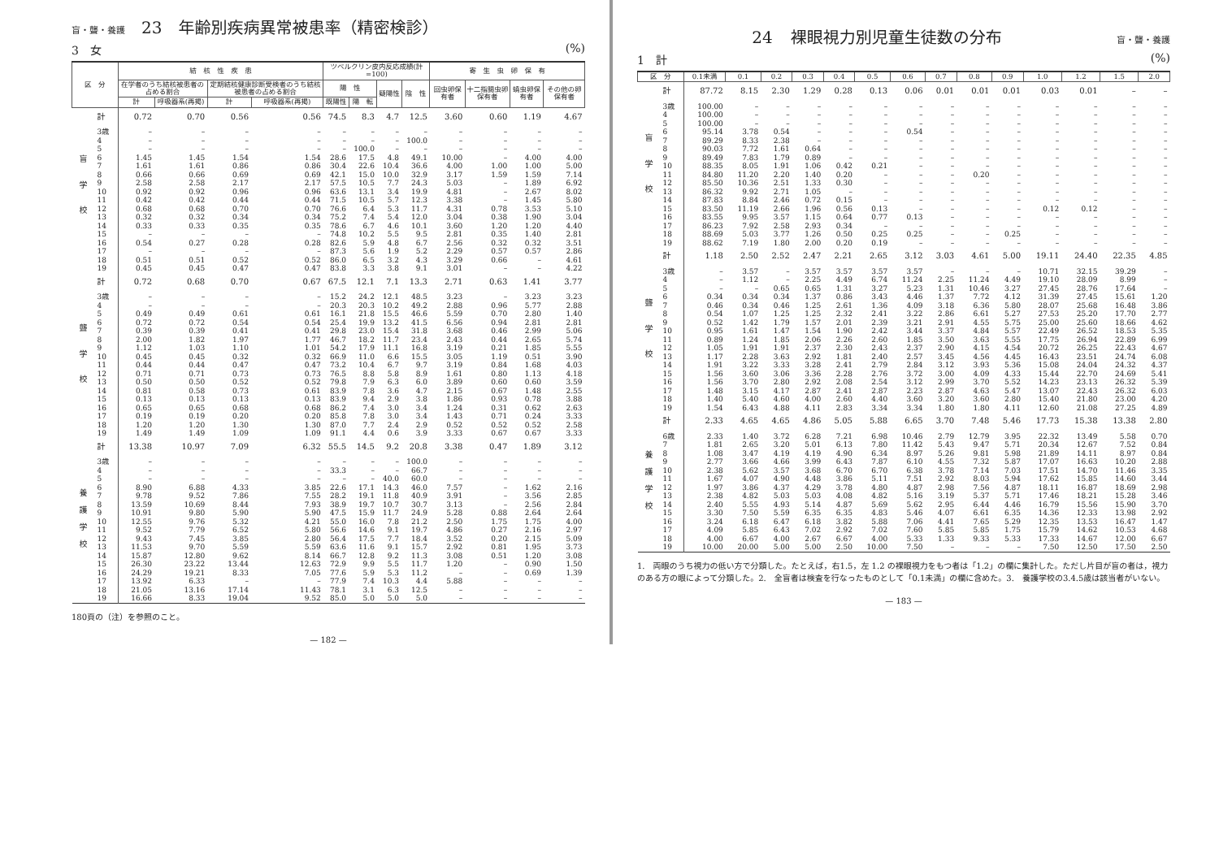盲・聾・養護 23 年齢別疾病異常被患率（精密検診）
3　女 (%)
| 区 分 | | 結 核 性 疾 患 | | | | ツベルクリン皮内反応成績(計=100) | | | | 寄 生 虫 卵 保 有 | | | |
| --- | --- | --- | --- | --- | --- | --- | --- | --- | --- | --- | --- | --- | --- |
| | | 在学者のうち結核被患者の占める割合 | | 定期結核健康診断受検者のうち結核被患者の占める割合 | | 陽 性 | | 疑陽性 | 陰 性 | 回虫卵保有者 | 十二指腸虫卵保有者 | 蟯虫卵保有者 | その他の卵保有者 |
| | | 計 | 呼吸器系(再掲) | 計 | 呼吸器系(再掲) | 既陽性 | 陽 転 | | | | | | |
| 盲 学 校 | 計 | 0.72 | 0.70 | 0.56 | 0.56 | 74.5 | 8.3 | 4.7 | 12.5 | 3.60 | 0.60 | 1.19 | 4.67 |
| | 3歳 | – | – | – | – | – | – | – | – | – | – | – | – |
| | 4 | – | – | – | – | – | – | – | 100.0 | – | – | – | – |
| | 5 | – | – | – | – | – | 100.0 | – | – | – | – | – | – |
| | 6 | 1.45 | 1.45 | 1.54 | 1.54 | 28.6 | 17.5 | 4.8 | 49.1 | 10.00 | – | 4.00 | 4.00 |
| | 7 | 1.61 | 1.61 | 0.86 | 0.86 | 30.4 | 22.6 | 10.4 | 36.6 | 4.00 | 1.00 | 1.00 | 5.00 |
| | 8 | 0.66 | 0.66 | 0.69 | 0.69 | 42.1 | 15.0 | 10.0 | 32.9 | 3.17 | 1.59 | 1.59 | 7.14 |
| | 9 | 2.58 | 2.58 | 2.17 | 2.17 | 57.5 | 10.5 | 7.7 | 24.3 | 5.03 | – | 1.89 | 6.92 |
| | 10 | 0.92 | 0.92 | 0.96 | 0.96 | 63.6 | 13.1 | 3.4 | 19.9 | 4.81 | – | 2.67 | 8.02 |
| | 11 | 0.42 | 0.42 | 0.44 | 0.44 | 71.5 | 10.5 | 5.7 | 12.3 | 3.38 | – | 1.45 | 5.80 |
| | 12 | 0.68 | 0.68 | 0.70 | 0.70 | 76.6 | 6.4 | 5.3 | 11.7 | 4.31 | 0.78 | 3.53 | 5.10 |
| | 13 | 0.32 | 0.32 | 0.34 | 0.34 | 75.2 | 7.4 | 5.4 | 12.0 | 3.04 | 0.38 | 1.90 | 3.04 |
| | 14 | 0.33 | 0.33 | 0.35 | 0.35 | 78.6 | 6.7 | 4.6 | 10.1 | 3.60 | 1.20 | 1.20 | 4.40 |
| | 15 | – | – | – | – | 74.8 | 10.2 | 5.5 | 9.5 | 2.81 | 0.35 | 1.40 | 2.81 |
| | 16 | 0.54 | 0.27 | 0.28 | 0.28 | 82.6 | 5.9 | 4.8 | 6.7 | 2.56 | 0.32 | 0.32 | 3.51 |
| | 17 | – | – | – | – | 87.3 | 5.6 | 1.9 | 5.2 | 2.29 | 0.57 | 0.57 | 2.86 |
| | 18 | 0.51 | 0.51 | 0.52 | 0.52 | 86.0 | 6.5 | 3.2 | 4.3 | 3.29 | 0.66 | – | 4.61 |
| | 19 | 0.45 | 0.45 | 0.47 | 0.47 | 83.8 | 3.3 | 3.8 | 9.1 | 3.01 | – | – | 4.22 |
| 聾 学 校 | 計 | 0.72 | 0.68 | 0.70 | 0.67 | 67.5 | 12.1 | 7.1 | 13.3 | 2.71 | 0.63 | 1.41 | 3.77 |
| | 3歳 | – | – | – | – | 15.2 | 24.2 | 12.1 | 48.5 | 3.23 | – | 3.23 | 3.23 |
| | 4 | – | – | – | – | 20.3 | 20.3 | 10.2 | 49.2 | 2.88 | 0.96 | 5.77 | 2.88 |
| | 5 | 0.49 | 0.49 | 0.61 | 0.61 | 16.1 | 21.8 | 15.5 | 46.6 | 5.59 | 0.70 | 2.80 | 1.40 |
| | 6 | 0.72 | 0.72 | 0.54 | 0.54 | 25.4 | 19.9 | 13.2 | 41.5 | 6.56 | 0.94 | 2.81 | 2.81 |
| | 7 | 0.39 | 0.39 | 0.41 | 0.41 | 29.8 | 23.0 | 15.4 | 31.8 | 3.68 | 0.46 | 2.99 | 5.06 |
| | 8 | 2.00 | 1.82 | 1.97 | 1.77 | 46.7 | 18.2 | 11.7 | 23.4 | 2.43 | 0.44 | 2.65 | 5.74 |
| | 9 | 1.12 | 1.03 | 1.10 | 1.01 | 54.2 | 17.9 | 11.1 | 16.8 | 3.19 | 0.21 | 1.85 | 5.55 |
| | 10 | 0.45 | 0.45 | 0.32 | 0.32 | 66.9 | 11.0 | 6.6 | 15.5 | 3.05 | 1.19 | 0.51 | 3.90 |
| | 11 | 0.44 | 0.44 | 0.47 | 0.47 | 73.2 | 10.4 | 6.7 | 9.7 | 3.19 | 0.84 | 1.68 | 4.03 |
| | 12 | 0.71 | 0.71 | 0.73 | 0.73 | 76.5 | 8.8 | 5.8 | 8.9 | 1.61 | 0.80 | 1.13 | 4.18 |
| | 13 | 0.50 | 0.50 | 0.52 | 0.52 | 79.8 | 7.9 | 6.3 | 6.0 | 3.89 | 0.60 | 0.60 | 3.59 |
| | 14 | 0.81 | 0.58 | 0.73 | 0.61 | 83.9 | 7.8 | 3.6 | 4.7 | 2.15 | 0.67 | 1.48 | 2.55 |
| | 15 | 0.13 | 0.13 | 0.13 | 0.13 | 83.9 | 9.4 | 2.9 | 3.8 | 1.86 | 0.93 | 0.78 | 3.88 |
| | 16 | 0.65 | 0.65 | 0.68 | 0.68 | 86.2 | 7.4 | 3.0 | 3.4 | 1.24 | 0.31 | 0.62 | 2.63 |
| | 17 | 0.19 | 0.19 | 0.20 | 0.20 | 85.8 | 7.8 | 3.0 | 3.4 | 1.43 | 0.71 | 0.24 | 3.33 |
| | 18 | 1.20 | 1.20 | 1.30 | 1.30 | 87.0 | 7.7 | 2.4 | 2.9 | 0.52 | 0.52 | 0.52 | 2.58 |
| | 19 | 1.49 | 1.49 | 1.09 | 1.09 | 91.1 | 4.4 | 0.6 | 3.9 | 3.33 | 0.67 | 0.67 | 3.33 |
| 養 護 学 校 | 計 | 13.38 | 10.97 | 7.09 | 6.32 | 55.5 | 14.5 | 9.2 | 20.8 | 3.38 | 0.47 | 1.89 | 3.12 |
| | 3歳 | – | – | – | – | – | – | – | 100.0 | – | – | – | – |
| | 4 | – | – | – | – | 33.3 | – | – | 66.7 | – | – | – | – |
| | 5 | – | – | – | – | – | – | 40.0 | 60.0 | – | – | – | – |
| | 6 | 8.90 | 6.88 | 4.33 | 3.85 | 22.6 | 17.1 | 14.3 | 46.0 | 7.57 | – | 1.62 | 2.16 |
| | 7 | 9.78 | 9.52 | 7.86 | 7.55 | 28.2 | 19.1 | 11.8 | 40.9 | 3.91 | – | 3.56 | 2.85 |
| | 8 | 13.59 | 10.69 | 8.44 | 7.93 | 38.9 | 19.7 | 10.7 | 30.7 | 3.13 | – | 2.56 | 2.84 |
| | 9 | 10.91 | 9.80 | 5.90 | 5.90 | 47.5 | 15.9 | 11.7 | 24.9 | 5.28 | 0.88 | 2.64 | 2.64 |
| | 10 | 12.55 | 9.76 | 5.32 | 4.21 | 55.0 | 16.0 | 7.8 | 21.2 | 2.50 | 1.75 | 1.75 | 4.00 |
| | 11 | 9.52 | 7.79 | 6.52 | 5.80 | 56.6 | 14.6 | 9.1 | 19.7 | 4.86 | 0.27 | 2.16 | 2.97 |
| | 12 | 9.43 | 7.45 | 3.85 | 2.80 | 56.4 | 17.5 | 7.7 | 18.4 | 3.52 | 0.20 | 2.15 | 5.09 |
| | 13 | 11.53 | 9.70 | 5.59 | 5.59 | 63.6 | 11.6 | 9.1 | 15.7 | 2.92 | 0.81 | 1.95 | 3.73 |
| | 14 | 15.87 | 12.80 | 9.62 | 8.14 | 66.7 | 12.8 | 9.2 | 11.3 | 3.08 | 0.51 | 1.20 | 3.08 |
| | 15 | 26.30 | 23.22 | 13.44 | 12.63 | 72.9 | 9.9 | 5.5 | 11.7 | 1.20 | – | 0.90 | 1.50 |
| | 16 | 24.29 | 19.21 | 8.33 | 7.05 | 77.6 | 5.9 | 5.3 | 11.2 | – | – | 0.69 | 1.39 |
| | 17 | 13.92 | 6.33 | – | – | 77.9 | 7.4 | 10.3 | 4.4 | 5.88 | – | – | – |
| | 18 | 21.05 | 13.16 | 17.14 | 11.43 | 78.1 | 3.1 | 6.3 | 12.5 | – | – | – | – |
| | 19 | 16.66 | 8.33 | 19.04 | 9.52 | 85.0 | 5.0 | 5.0 | 5.0 | – | – | – | – |
180頁の（注）を参照のこと。
— 182 —
24　　裸眼視力別児童生徒数の分布 盲・聾・養護
1　計 (%)
| 区 分 | | 0.1未満 | 0.1 | 0.2 | 0.3 | 0.4 | 0.5 | 0.6 | 0.7 | 0.8 | 0.9 | 1.0 | 1.2 | 1.5 | 2.0 |
| --- | --- | --- | --- | --- | --- | --- | --- | --- | --- | --- | --- | --- | --- | --- | --- |
| 盲 学 校 | 計 | 87.72 | 8.15 | 2.30 | 1.29 | 0.28 | 0.13 | 0.06 | 0.01 | 0.01 | 0.01 | 0.03 | 0.01 | – | – |
| | 3歳 | 100.00 | – | – | – | – | – | – | – | – | – | – | – | – | – |
| | 4 | 100.00 | – | – | – | – | – | – | – | – | – | – | – | – | – |
| | 5 | 100.00 | – | – | – | – | – | – | – | – | – | – | – | – | – |
| | 6 | 95.14 | 3.78 | 0.54 | – | – | – | 0.54 | – | – | – | – | – | – | – |
| | 7 | 89.29 | 8.33 | 2.38 | – | – | – | – | – | – | – | – | – | – | – |
| | 8 | 90.03 | 7.72 | 1.61 | 0.64 | – | – | – | – | – | – | – | – | – | – |
| | 9 | 89.49 | 7.83 | 1.79 | 0.89 | – | – | – | – | – | – | – | – | – | – |
| | 10 | 88.35 | 8.05 | 1.91 | 1.06 | 0.42 | 0.21 | – | – | – | – | – | – | – | – |
| | 11 | 84.80 | 11.20 | 2.20 | 1.40 | 0.20 | – | – | – | 0.20 | – | – | – | – | – |
| | 12 | 85.50 | 10.36 | 2.51 | 1.33 | 0.30 | – | – | – | – | – | – | – | – | – |
| | 13 | 86.32 | 9.92 | 2.71 | 1.05 | – | – | – | – | – | – | – | – | – | – |
| | 14 | 87.83 | 8.84 | 2.46 | 0.72 | 0.15 | – | – | – | – | – | – | – | – | – |
| | 15 | 83.50 | 11.19 | 2.66 | 1.96 | 0.56 | 0.13 | – | – | – | – | 0.12 | 0.12 | – | – |
| | 16 | 83.55 | 9.95 | 3.57 | 1.15 | 0.64 | 0.77 | 0.13 | – | – | – | – | – | – | – |
| | 17 | 86.23 | 7.92 | 2.58 | 2.93 | 0.34 | – | – | – | – | – | – | – | – | – |
| | 18 | 88.69 | 5.03 | 3.77 | 1.26 | 0.50 | 0.25 | 0.25 | – | – | 0.25 | – | – | – | – |
| | 19 | 88.62 | 7.19 | 1.80 | 2.00 | 0.20 | 0.19 | – | – | – | – | – | – | – | – |
| 聾 学 校 | 計 | 1.18 | 2.50 | 2.52 | 2.47 | 2.21 | 2.65 | 3.12 | 3.03 | 4.61 | 5.00 | 19.11 | 24.40 | 22.35 | 4.85 |
| | 3歳 | – | 3.57 | – | 3.57 | 3.57 | 3.57 | 3.57 | – | – | – | 10.71 | 32.15 | 39.29 | – |
| | 4 | – | 1.12 | – | 2.25 | 4.49 | 6.74 | 11.24 | 2.25 | 11.24 | 4.49 | 19.10 | 28.09 | 8.99 | – |
| | 5 | – | – | 0.65 | 0.65 | 1.31 | 3.27 | 5.23 | 1.31 | 10.46 | 3.27 | 27.45 | 28.76 | 17.64 | – |
| | 6 | 0.34 | 0.34 | 0.34 | 1.37 | 0.86 | 3.43 | 4.46 | 1.37 | 7.72 | 4.12 | 31.39 | 27.45 | 15.61 | 1.20 |
| | 7 | 0.46 | 0.34 | 0.46 | 1.25 | 2.61 | 1.36 | 4.09 | 3.18 | 6.36 | 5.80 | 28.07 | 25.68 | 16.48 | 3.86 |
| | 8 | 0.54 | 1.07 | 1.25 | 1.25 | 2.32 | 2.41 | 3.22 | 2.86 | 6.61 | 5.27 | 27.53 | 25.20 | 17.70 | 2.77 |
| | 9 | 0.52 | 1.42 | 1.79 | 1.57 | 2.01 | 2.39 | 3.21 | 2.91 | 4.55 | 5.75 | 25.00 | 25.60 | 18.66 | 4.62 |
| | 10 | 0.95 | 1.61 | 1.47 | 1.54 | 1.90 | 2.42 | 3.44 | 3.37 | 4.84 | 5.57 | 22.49 | 26.52 | 18.53 | 5.35 |
| | 11 | 0.89 | 1.24 | 1.85 | 2.06 | 2.26 | 2.60 | 1.85 | 3.50 | 3.63 | 5.55 | 17.75 | 26.94 | 22.89 | 6.99 |
| | 12 | 1.05 | 1.91 | 1.91 | 2.37 | 2.30 | 2.43 | 2.37 | 2.90 | 4.15 | 4.54 | 20.72 | 26.25 | 22.43 | 4.67 |
| | 13 | 1.17 | 2.28 | 3.63 | 2.92 | 1.81 | 2.40 | 2.57 | 3.45 | 4.56 | 4.45 | 16.43 | 23.51 | 24.74 | 6.08 |
| | 14 | 1.91 | 3.22 | 3.33 | 3.28 | 2.41 | 2.79 | 2.84 | 3.12 | 3.93 | 5.36 | 15.08 | 24.04 | 24.32 | 4.37 |
| | 15 | 1.56 | 3.60 | 3.06 | 3.36 | 2.28 | 2.76 | 3.72 | 3.00 | 4.09 | 4.33 | 15.44 | 22.70 | 24.69 | 5.41 |
| | 16 | 1.56 | 3.70 | 2.80 | 2.92 | 2.08 | 2.54 | 3.12 | 2.99 | 3.70 | 5.52 | 14.23 | 23.13 | 26.32 | 5.39 |
| | 17 | 1.48 | 3.15 | 4.17 | 2.87 | 2.41 | 2.87 | 2.23 | 2.87 | 4.63 | 5.47 | 13.07 | 22.43 | 26.32 | 6.03 |
| | 18 | 1.40 | 5.40 | 4.60 | 4.00 | 2.60 | 4.40 | 3.60 | 3.20 | 3.60 | 2.80 | 15.40 | 21.80 | 23.00 | 4.20 |
| | 19 | 1.54 | 6.43 | 4.88 | 4.11 | 2.83 | 3.34 | 3.34 | 1.80 | 1.80 | 4.11 | 12.60 | 21.08 | 27.25 | 4.89 |
| 養 護 学 校 | 計 | 2.33 | 4.65 | 4.65 | 4.86 | 5.05 | 5.88 | 6.65 | 3.70 | 7.48 | 5.46 | 17.73 | 15.38 | 13.38 | 2.80 |
| | 6歳 | 2.33 | 1.40 | 3.72 | 6.28 | 7.21 | 6.98 | 10.46 | 2.79 | 12.79 | 3.95 | 22.32 | 13.49 | 5.58 | 0.70 |
| | 7 | 1.81 | 2.65 | 3.20 | 5.01 | 6.13 | 7.80 | 11.42 | 5.43 | 9.47 | 5.71 | 20.34 | 12.67 | 7.52 | 0.84 |
| | 8 | 1.08 | 3.47 | 4.19 | 4.19 | 4.90 | 6.34 | 8.97 | 5.26 | 9.81 | 5.98 | 21.89 | 14.11 | 8.97 | 0.84 |
| | 9 | 2.77 | 3.66 | 4.66 | 3.99 | 6.43 | 7.87 | 6.10 | 4.55 | 7.32 | 5.87 | 17.07 | 16.63 | 10.20 | 2.88 |
| | 10 | 2.38 | 5.62 | 3.57 | 3.68 | 6.70 | 6.70 | 6.38 | 3.78 | 7.14 | 7.03 | 17.51 | 14.70 | 11.46 | 3.35 |
| | 11 | 1.67 | 4.07 | 4.90 | 4.48 | 3.86 | 5.11 | 7.51 | 2.92 | 8.03 | 5.94 | 17.62 | 15.85 | 14.60 | 3.44 |
| | 12 | 1.97 | 3.86 | 4.37 | 4.29 | 3.78 | 4.80 | 4.87 | 2.98 | 7.56 | 4.87 | 18.11 | 16.87 | 18.69 | 2.98 |
| | 13 | 2.38 | 4.82 | 5.03 | 5.03 | 4.08 | 4.82 | 5.16 | 3.19 | 5.37 | 5.71 | 17.46 | 18.21 | 15.28 | 3.46 |
| | 14 | 2.40 | 5.55 | 4.93 | 5.14 | 4.87 | 5.69 | 5.62 | 2.95 | 6.44 | 4.46 | 16.79 | 15.56 | 15.90 | 3.70 |
| | 15 | 3.30 | 7.50 | 5.59 | 6.35 | 6.35 | 4.83 | 5.46 | 4.07 | 6.61 | 6.35 | 14.36 | 12.33 | 13.98 | 2.92 |
| | 16 | 3.24 | 6.18 | 6.47 | 6.18 | 3.82 | 5.88 | 7.06 | 4.41 | 7.65 | 5.29 | 12.35 | 13.53 | 16.47 | 1.47 |
| | 17 | 4.09 | 5.85 | 6.43 | 7.02 | 2.92 | 7.02 | 7.60 | 5.85 | 5.85 | 1.75 | 15.79 | 14.62 | 10.53 | 4.68 |
| | 18 | 4.00 | 6.67 | 4.00 | 2.67 | 6.67 | 4.00 | 5.33 | 1.33 | 9.33 | 5.33 | 17.33 | 14.67 | 12.00 | 6.67 |
| | 19 | 10.00 | 20.00 | 5.00 | 5.00 | 2.50 | 10.00 | 7.50 | – | – | – | 7.50 | 12.50 | 17.50 | 2.50 |
1.　両眼のうち視力の低い方で分類した。たとえば，右1.5，左 1.2 の裸眼視力をもつ者は「1.2」の欄に集計した。ただし片目が盲の者は，視力のある方の眼によって分類した。2.　全盲者は検査を行なったものとして「0.1未満」の欄に含めた。3.　養護学校の3.4.5歳は該当者がいない。
— 183 —